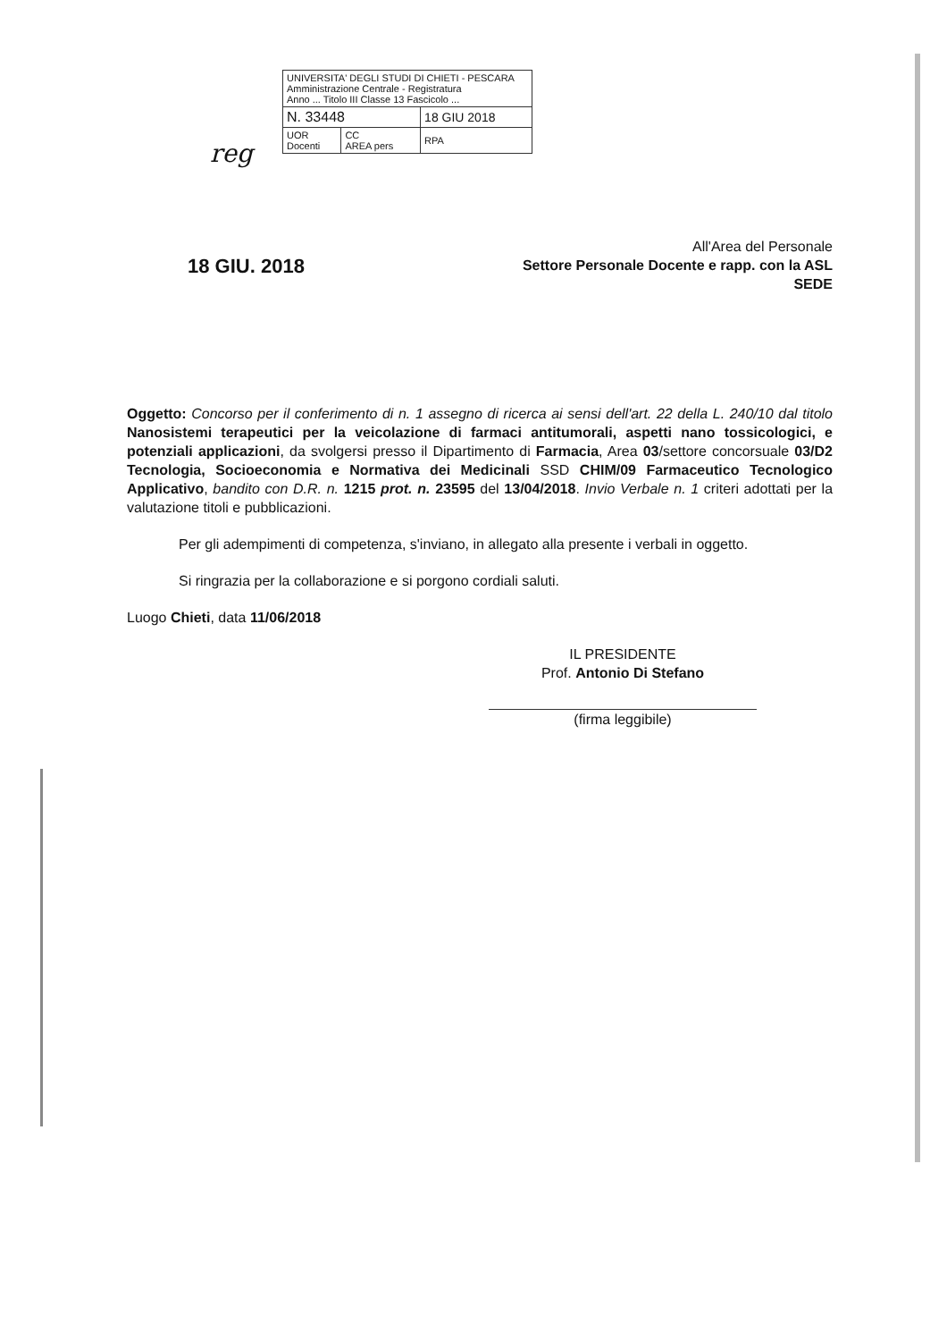| UNIVERSITA' DEGLI STUDI DI CHIETI - PESCARA Amministrazione Centrale - Registratura Anno ... Titolo III Classe 13 Fascicolo ... | | |
| N. 33448 | | 18 GIU 2018 |
| UOR Docenti | CC AREA pers | RPA |
reg
18 GIU. 2018
All'Area del Personale
Settore Personale Docente e rapp. con la ASL
SEDE
Oggetto: Concorso per il conferimento di n. 1 assegno di ricerca ai sensi dell'art. 22 della L. 240/10 dal titolo Nanosistemi terapeutici per la veicolazione di farmaci antitumorali, aspetti nano tossicologici, e potenziali applicazioni, da svolgersi presso il Dipartimento di Farmacia, Area 03/settore concorsuale 03/D2 Tecnologia, Socioeconomia e Normativa dei Medicinali SSD CHIM/09 Farmaceutico Tecnologico Applicativo, bandito con D.R. n. 1215 prot. n. 23595 del 13/04/2018. Invio Verbale n. 1 criteri adottati per la valutazione titoli e pubblicazioni.
Per gli adempimenti di competenza, s'inviano, in allegato alla presente i verbali in oggetto.
Si ringrazia per la collaborazione e si porgono cordiali saluti.
Luogo Chieti, data 11/06/2018
IL PRESIDENTE
Prof. Antonio Di Stefano
(firma leggibile)